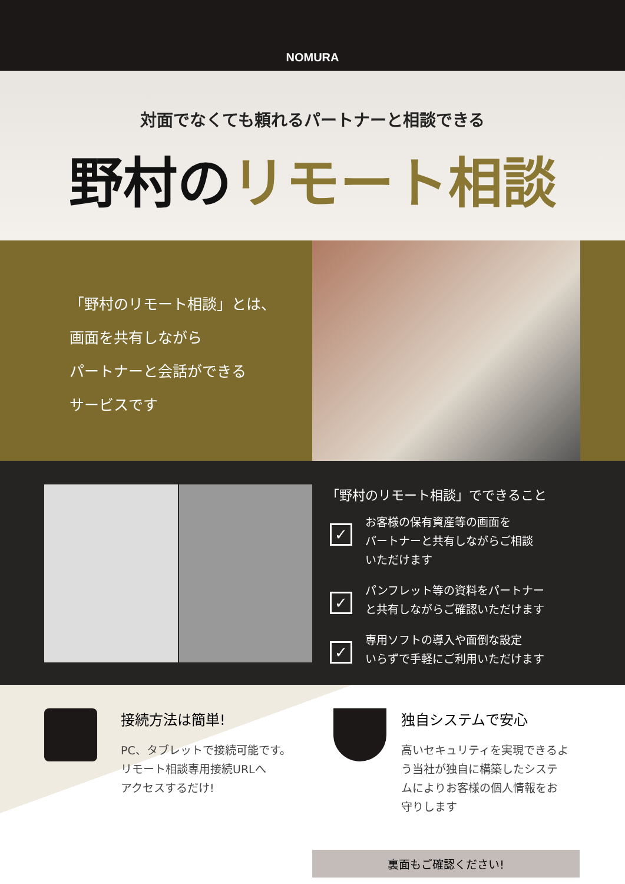NOMURA
対面でなくても頼れるパートナーと相談できる
野村のリモート相談
「野村のリモート相談」とは、
画面を共有しながら
パートナーと会話ができる
サービスです
「野村のリモート相談」でできること
✓
お客様の保有資産等の画面を
パートナーと共有しながらご相談
いただけます
✓
パンフレット等の資料をパートナー
と共有しながらご確認いただけます
✓
専用ソフトの導入や面倒な設定
いらずで手軽にご利用いただけます
接続方法は簡単!
PC、タブレットで接続可能です。
リモート相談専用接続URLへ
アクセスするだけ!
独自システムで安心
高いセキュリティを実現できるよ
う当社が独自に構築したシステ
ムによりお客様の個人情報をお
守りします
裏面もご確認ください!